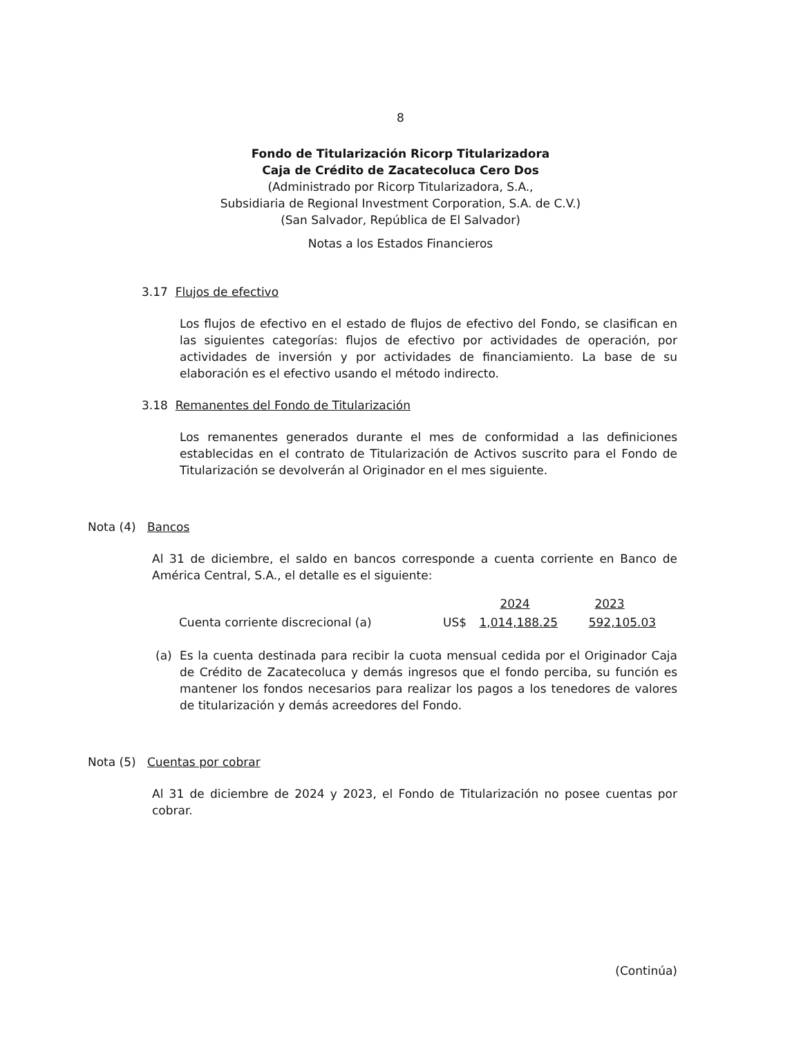8
Fondo de Titularización Ricorp Titularizadora
Caja de Crédito de Zacatecoluca Cero Dos
(Administrado por Ricorp Titularizadora, S.A.,
Subsidiaria de Regional Investment Corporation, S.A. de C.V.)
(San Salvador, República de El Salvador)
Notas a los Estados Financieros
3.17 Flujos de efectivo
Los flujos de efectivo en el estado de flujos de efectivo del Fondo, se clasifican en las siguientes categorías: flujos de efectivo por actividades de operación, por actividades de inversión y por actividades de financiamiento. La base de su elaboración es el efectivo usando el método indirecto.
3.18 Remanentes del Fondo de Titularización
Los remanentes generados durante el mes de conformidad a las definiciones establecidas en el contrato de Titularización de Activos suscrito para el Fondo de Titularización se devolverán al Originador en el mes siguiente.
Nota (4) Bancos
Al 31 de diciembre, el saldo en bancos corresponde a cuenta corriente en Banco de América Central, S.A., el detalle es el siguiente:
| | | 2024 | 2023 |
| --- | --- | --- | --- |
| Cuenta corriente discrecional (a) | US$ | 1,014,188.25 | 592,105.03 |
(a) Es la cuenta destinada para recibir la cuota mensual cedida por el Originador Caja de Crédito de Zacatecoluca y demás ingresos que el fondo perciba, su función es mantener los fondos necesarios para realizar los pagos a los tenedores de valores de titularización y demás acreedores del Fondo.
Nota (5) Cuentas por cobrar
Al 31 de diciembre de 2024 y 2023, el Fondo de Titularización no posee cuentas por cobrar.
(Continúa)